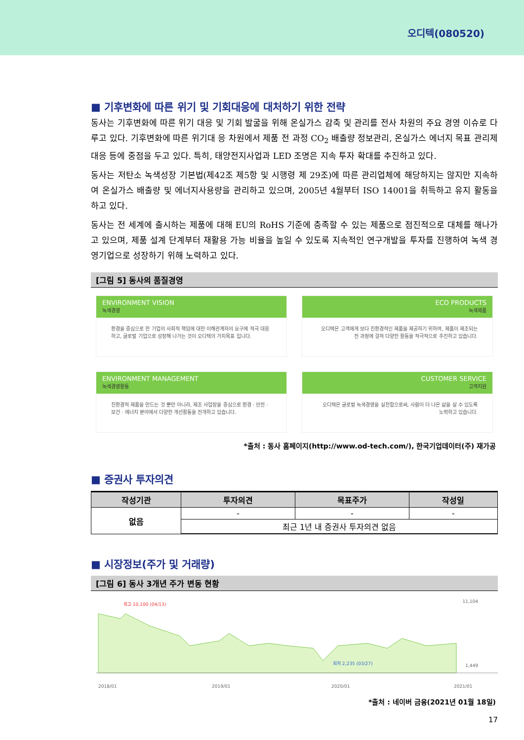오디텍(080520)
■ 기후변화에 따른 위기 및 기회대응에 대처하기 위한 전략
동사는 기후변화에 따른 위기 대응 및 기회 발굴을 위해 온실가스 감축 및 관리를 전사 차원의 주요 경영 이슈로 다루고 있다. 기후변화에 따른 위기대 응 차원에서 제품 전 과정 CO<sub>2</sub> 배출량 정보관리, 온실가스 에너지 목표 관리제 대응 등에 중점을 두고 있다. 특히, 태양전지사업과 LED 조명은 지속 투자 확대를 추진하고 있다.
동사는 저탄소 녹색성장 기본법(제42조 제5항 및 시행령 제 29조)에 따른 관리업체에 해당하지는 않지만 지속하여 온실가스 배출량 및 에너지사용량을 관리하고 있으며, 2005년 4월부터 ISO 14001을 취득하고 유지 활동을 하고 있다.
동사는 전 세계에 출시하는 제품에 대해 EU의 RoHS 기준에 충족할 수 있는 제품으로 점진적으로 대체를 해나가고 있으며, 제품 설계 단계부터 재활용 가능 비율을 높일 수 있도록 지속적인 연구개발을 투자를 진행하여 녹색 경영기업으로 성장하기 위해 노력하고 있다.
[그림 5] 동사의 품질경영
ENVIRONMENT VISION
녹색경영
환경을 중심으로 한 기업의 사회적 책임에 대한 이해관계자의 요구에 적극 대응하고, 글로벌 기업으로 성장해 나가는 것이 오디텍의 가치목표 입니다.
ECO PRODUCTS
녹색제품
오디텍은 고객에게 보다 친환경적인 제품을 제공하기 위하여, 제품이 제조되는 전 과정에 걸쳐 다양한 활동을 적극적으로 추진하고 있습니다.
ENVIRONMENT MANAGEMENT
녹색경영활동
친환경적 제품을 만드는 것 뿐만 아니라, 제조 사업장을 중심으로 환경 · 안전 · 보건 · 에너지 분야에서 다양한 개선활동을 전개하고 있습니다.
CUSTOMER SERVICE
고객지원
오디텍은 글로벌 녹색경영을 실천함으로써, 사람이 더 나은 삶을 살 수 있도록 노력하고 있습니다.
*출처 : 동사 홈페이지(http://www.od-tech.com/), 한국기업데이터(주) 재가공
■ 증권사 투자의견
| 작성기관 | 투자의견 | 목표주가 | 작성일 |
| --- | --- | --- | --- |
| 없음 | - | - | - |
| | 최근 1년 내 증권사 투자의견 없음 | | |
■ 시장정보(주가 및 거래량)
[그림 6] 동사 3개년 주가 변동 현황
최고 10,100 (04/13)
최저 2,235 (03/27)
11,104
1,449
2018/01 2019/01 2020/01 2021/01
*출처 : 네이버 금융(2021년 01월 18일)
17